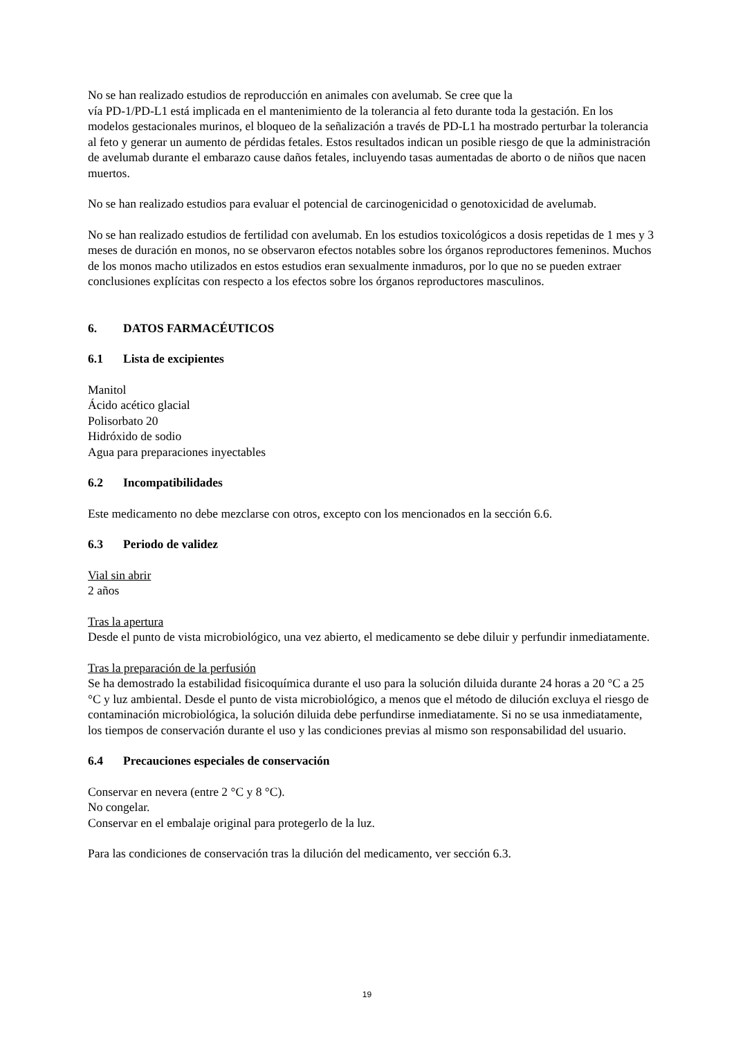No se han realizado estudios de reproducción en animales con avelumab. Se cree que la
vía PD-1/PD-L1 está implicada en el mantenimiento de la tolerancia al feto durante toda la gestación. En los modelos gestacionales murinos, el bloqueo de la señalización a través de PD-L1 ha mostrado perturbar la tolerancia al feto y generar un aumento de pérdidas fetales. Estos resultados indican un posible riesgo de que la administración de avelumab durante el embarazo cause daños fetales, incluyendo tasas aumentadas de aborto o de niños que nacen muertos.
No se han realizado estudios para evaluar el potencial de carcinogenicidad o genotoxicidad de avelumab.
No se han realizado estudios de fertilidad con avelumab. En los estudios toxicológicos a dosis repetidas de 1 mes y 3 meses de duración en monos, no se observaron efectos notables sobre los órganos reproductores femeninos. Muchos de los monos macho utilizados en estos estudios eran sexualmente inmaduros, por lo que no se pueden extraer conclusiones explícitas con respecto a los efectos sobre los órganos reproductores masculinos.
6. DATOS FARMACÉUTICOS
6.1 Lista de excipientes
Manitol
Ácido acético glacial
Polisorbato 20
Hidróxido de sodio
Agua para preparaciones inyectables
6.2 Incompatibilidades
Este medicamento no debe mezclarse con otros, excepto con los mencionados en la sección 6.6.
6.3 Periodo de validez
Vial sin abrir
2 años
Tras la apertura
Desde el punto de vista microbiológico, una vez abierto, el medicamento se debe diluir y perfundir inmediatamente.
Tras la preparación de la perfusión
Se ha demostrado la estabilidad fisicoquímica durante el uso para la solución diluida durante 24 horas a 20 °C a 25 °C y luz ambiental. Desde el punto de vista microbiológico, a menos que el método de dilución excluya el riesgo de contaminación microbiológica, la solución diluida debe perfundirse inmediatamente. Si no se usa inmediatamente, los tiempos de conservación durante el uso y las condiciones previas al mismo son responsabilidad del usuario.
6.4 Precauciones especiales de conservación
Conservar en nevera (entre 2 °C y 8 °C).
No congelar.
Conservar en el embalaje original para protegerlo de la luz.
Para las condiciones de conservación tras la dilución del medicamento, ver sección 6.3.
19